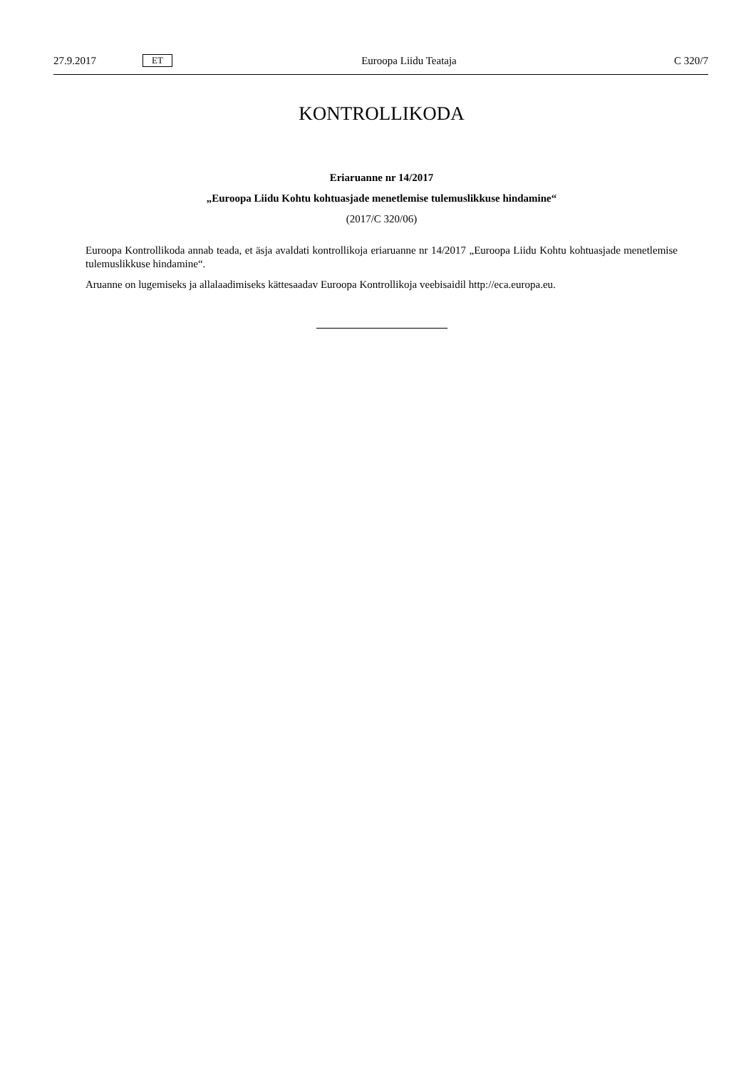27.9.2017 ET Euroopa Liidu Teataja C 320/7
KONTROLLIKODA
Eriaruanne nr 14/2017
„Euroopa Liidu Kohtu kohtuasjade menetlemise tulemuslikkuse hindamine“
(2017/C 320/06)
Euroopa Kontrollikoda annab teada, et äsja avaldati kontrollikoja eriaruanne nr 14/2017 „Euroopa Liidu Kohtu kohtuasjade menetlemise tulemuslikkuse hindamine“.
Aruanne on lugemiseks ja allalaadimiseks kättesaadav Euroopa Kontrollikoja veebisaidil http://eca.europa.eu.